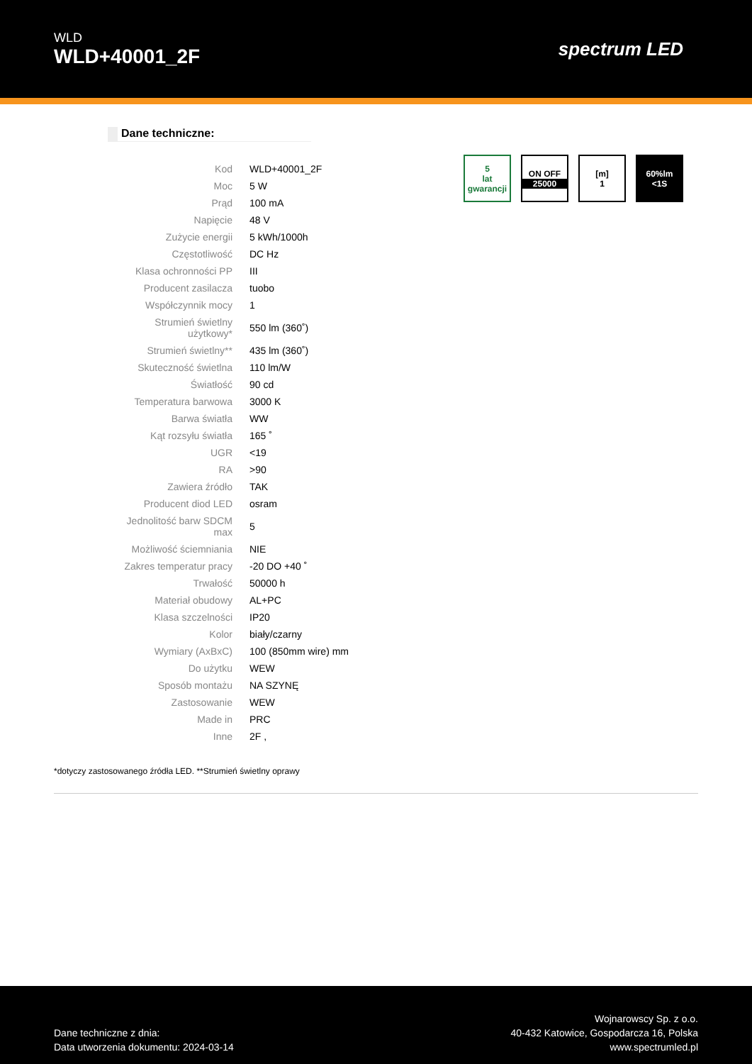WLD
WLD+40001_2F
spectrum LED
Dane techniczne:
| Kod | WLD+40001_2F |
| Moc | 5 W |
| Prąd | 100 mA |
| Napięcie | 48 V |
| Zużycie energii | 5 kWh/1000h |
| Częstotliwość | DC Hz |
| Klasa ochronności PP | III |
| Producent zasilacza | tuobo |
| Współczynnik mocy | 1 |
| Strumień świetlny użytkowy* | 550 lm (360˚) |
| Strumień świetlny** | 435 lm (360˚) |
| Skuteczność świetlna | 110 lm/W |
| Światłość | 90 cd |
| Temperatura barwowa | 3000 K |
| Barwa światła | WW |
| Kąt rozsyłu światła | 165 ˚ |
| UGR | <19 |
| RA | >90 |
| Zawiera źródło | TAK |
| Producent diod LED | osram |
| Jednolitość barw SDCM max | 5 |
| Możliwość ściemniania | NIE |
| Zakres temperatur pracy | -20 DO +40 ˚ |
| Trwałość | 50000 h |
| Materiał obudowy | AL+PC |
| Klasa szczelności | IP20 |
| Kolor | biały/czarny |
| Wymiary (AxBxC) | 100 (850mm wire) mm |
| Do użytku | WEW |
| Sposób montażu | NA SZYNĘ |
| Zastosowanie | WEW |
| Made in | PRC |
| Inne | 2F , |
5
lat
gwarancji
ON OFF
25000
[m]
1
60%lm
<1S
*dotyczy zastosowanego źródła LED. **Strumień świetlny oprawy
Dane techniczne z dnia:
Data utworzenia dokumentu: 2024-03-14
Wojnarowscy Sp. z o.o.
40-432 Katowice, Gospodarcza 16, Polska
www.spectrumled.pl